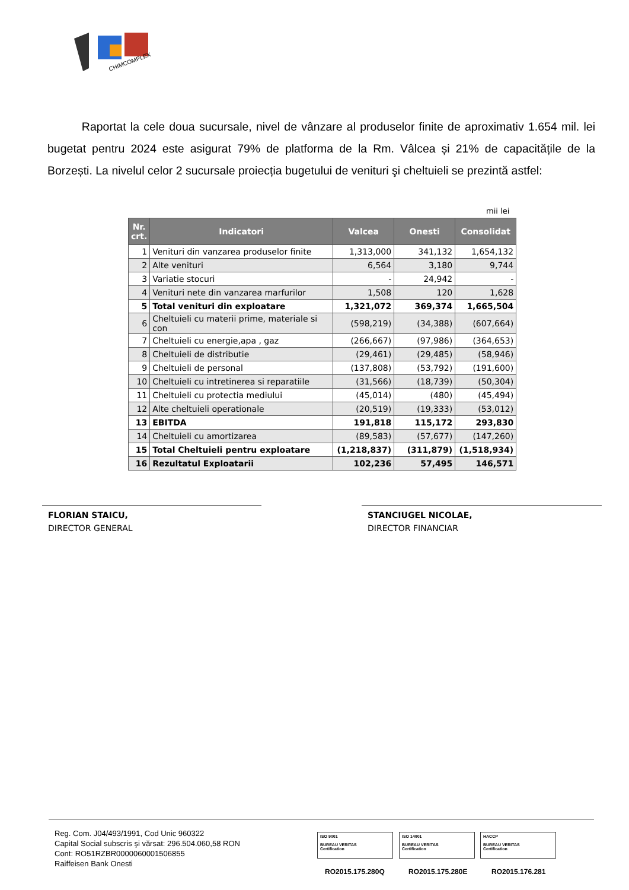CHIMCOMPLEX
Raportat la cele doua sucursale, nivel de vânzare al produselor finite de aproximativ 1.654 mil. lei bugetat pentru 2024 este asigurat 79% de platforma de la Rm. Vâlcea și 21% de capacitățile de la Borzești. La nivelul celor 2 sucursale proiecția bugetului de venituri şi cheltuieli se prezintă astfel:
mii lei
| Nr. crt. | Indicatori | Valcea | Onesti | Consolidat |
| --- | --- | --- | --- | --- |
| 1 | Venituri din vanzarea produselor finite | 1,313,000 | 341,132 | 1,654,132 |
| 2 | Alte venituri | 6,564 | 3,180 | 9,744 |
| 3 | Variatie stocuri | - | 24,942 | - |
| 4 | Venituri nete din vanzarea marfurilor | 1,508 | 120 | 1,628 |
| 5 | Total venituri din exploatare | 1,321,072 | 369,374 | 1,665,504 |
| 6 | Cheltuieli cu materii prime, materiale si con | (598,219) | (34,388) | (607,664) |
| 7 | Cheltuieli cu energie,apa , gaz | (266,667) | (97,986) | (364,653) |
| 8 | Cheltuieli de distributie | (29,461) | (29,485) | (58,946) |
| 9 | Cheltuieli de personal | (137,808) | (53,792) | (191,600) |
| 10 | Cheltuieli cu intretinerea si reparatiile | (31,566) | (18,739) | (50,304) |
| 11 | Cheltuieli cu protectia mediului | (45,014) | (480) | (45,494) |
| 12 | Alte cheltuieli operationale | (20,519) | (19,333) | (53,012) |
| 13 | EBITDA | 191,818 | 115,172 | 293,830 |
| 14 | Cheltuieli cu amortizarea | (89,583) | (57,677) | (147,260) |
| 15 | Total Cheltuieli pentru exploatare | (1,218,837) | (311,879) | (1,518,934) |
| 16 | Rezultatul Exploatarii | 102,236 | 57,495 | 146,571 |
FLORIAN STAICU,
DIRECTOR GENERAL
STANCIUGEL NICOLAE,
DIRECTOR FINANCIAR
Reg. Com. J04/493/1991, Cod Unic 960322
Capital Social subscris şi vărsat: 296.504.060,58 RON
Cont: RO51RZBR0000060001506855
Raiffeisen Bank Onesti
ISO 9001
BUREAU VERITAS
Certification
ISO 14001
BUREAU VERITAS
Certification
HACCP
BUREAU VERITAS
Certification
RO2015.175.280Q RO2015.175.280E RO2015.176.281